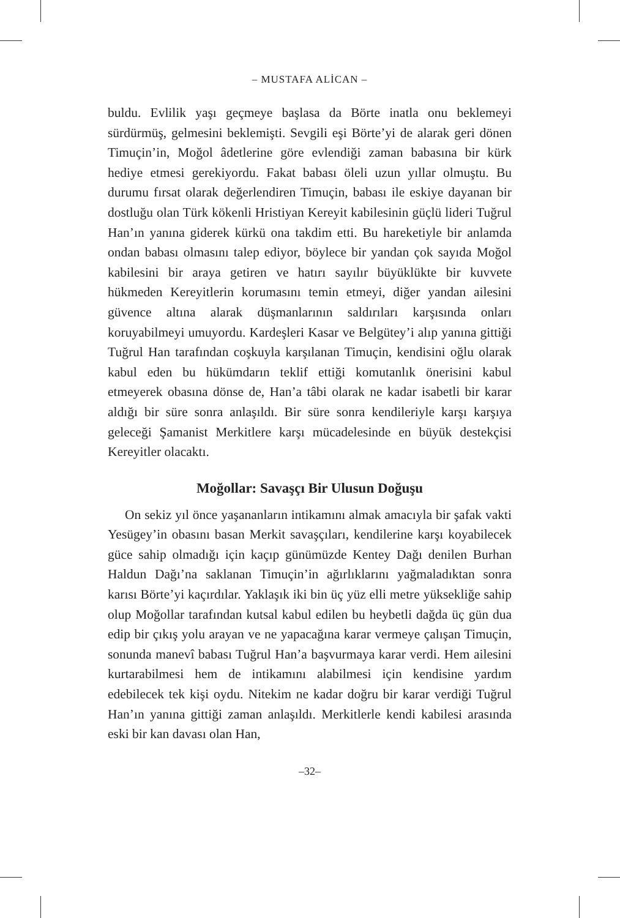– MUSTAFA ALİCAN –
buldu. Evlilik yaşı geçmeye başlasa da Börte inatla onu beklemeyi sürdürmüş, gelmesini beklemişti. Sevgili eşi Börte’yi de alarak geri dönen Timuçin’in, Moğol âdetlerine göre evlendiği zaman babasına bir kürk hediye etmesi gerekiyordu. Fakat babası öleli uzun yıllar olmuştu. Bu durumu fırsat olarak değerlendiren Timuçin, babası ile eskiye dayanan bir dostluğu olan Türk kökenli Hristiyan Kereyit kabilesinin güçlü lideri Tuğrul Han’ın yanına giderek kürkü ona takdim etti. Bu hareketiyle bir anlamda ondan babası olmasını talep ediyor, böylece bir yandan çok sayıda Moğol kabilesini bir araya getiren ve hatırı sayılır büyüklükte bir kuvvete hükmeden Kereyitlerin korumasını temin etmeyi, diğer yandan ailesini güvence altına alarak düşmanlarının saldırıları karşısında onları koruyabilmeyi umuyordu. Kardeşleri Kasar ve Belgütey’i alıp yanına gittiği Tuğrul Han tarafından coşkuyla karşılanan Timuçin, kendisini oğlu olarak kabul eden bu hükümdarın teklif ettiği komutanlık önerisini kabul etmeyerek obasına dönse de, Han’a tâbi olarak ne kadar isabetli bir karar aldığı bir süre sonra anlaşıldı. Bir süre sonra kendileriyle karşı karşıya geleceği Şamanist Merkitlere karşı mücadelesinde en büyük destekçisi Kereyitler olacaktı.
Moğollar: Savaşçı Bir Ulusun Doğuşu
On sekiz yıl önce yaşananların intikamını almak amacıyla bir şafak vakti Yesügey’in obasını basan Merkit savaşçıları, kendilerine karşı koyabilecek güce sahip olmadığı için kaçıp günümüzde Kentey Dağı denilen Burhan Haldun Dağı’na saklanan Timuçin’in ağırlıklarını yağmaladıktan sonra karısı Börte’yi kaçırdılar. Yaklaşık iki bin üç yüz elli metre yüksekliğe sahip olup Moğollar tarafından kutsal kabul edilen bu heybetli dağda üç gün dua edip bir çıkış yolu arayan ve ne yapacağına karar vermeye çalışan Timuçin, sonunda manevî babası Tuğrul Han’a başvurmaya karar verdi. Hem ailesini kurtarabilmesi hem de intikamını alabilmesi için kendisine yardım edebilecek tek kişi oydu. Nitekim ne kadar doğru bir karar verdiği Tuğrul Han’ın yanına gittiği zaman anlaşıldı. Merkitlerle kendi kabilesi arasında eski bir kan davası olan Han,
–32–